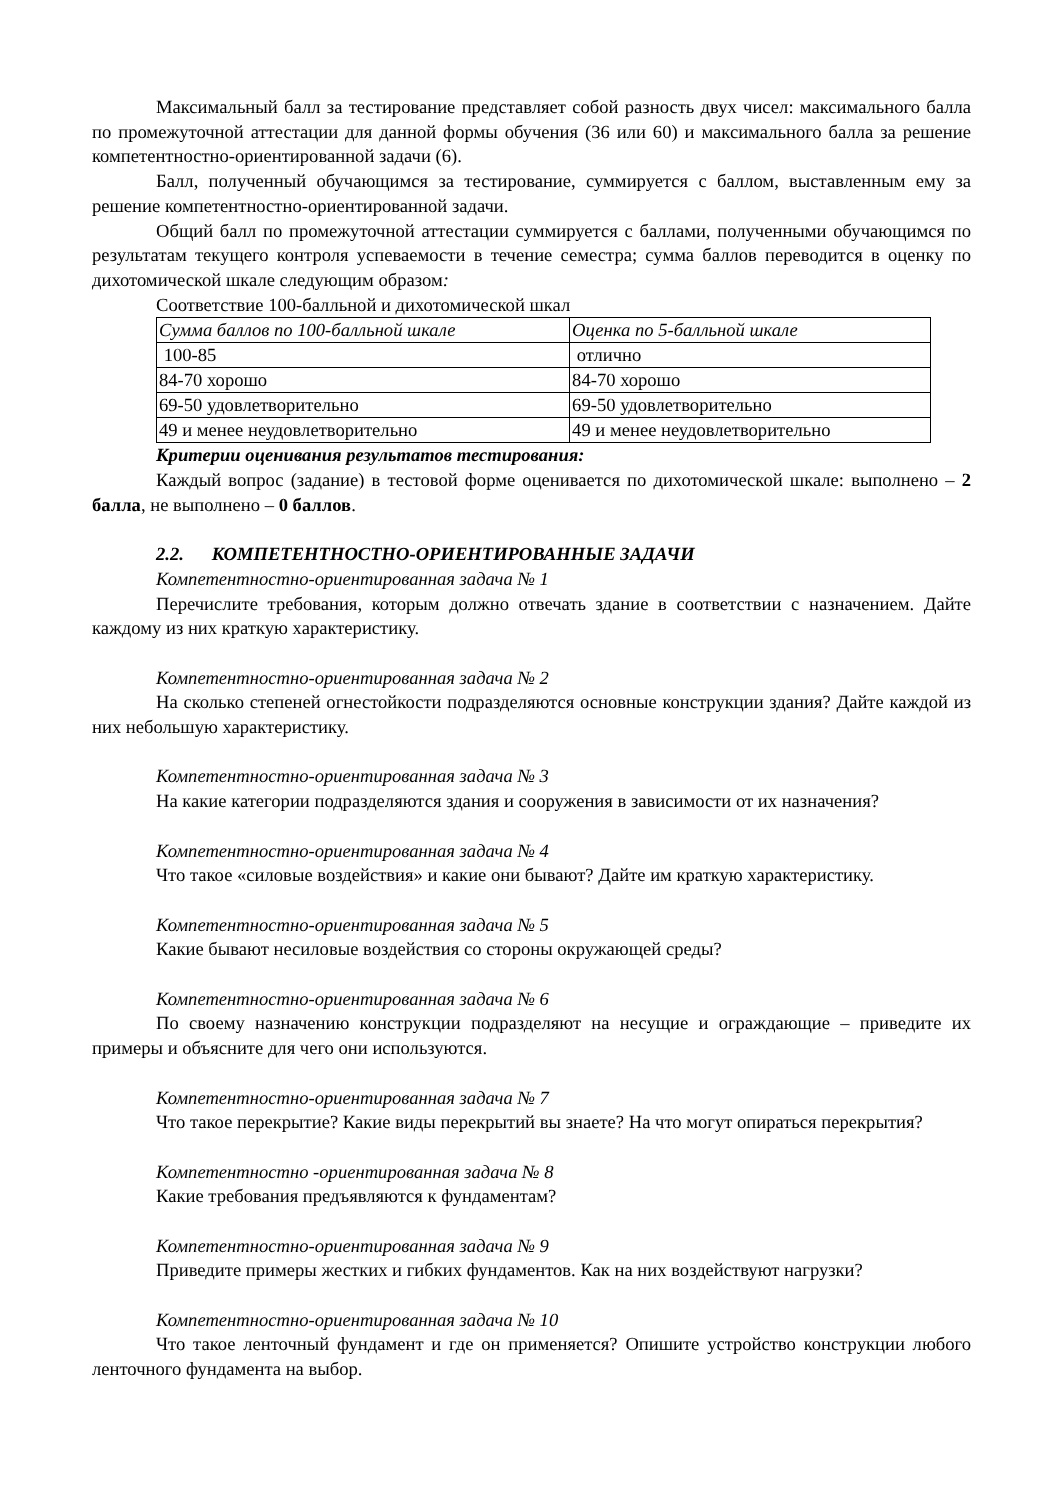Максимальный балл за тестирование представляет собой разность двух чисел: максимального балла по промежуточной аттестации для данной формы обучения (36 или 60) и максимального балла за решение компетентностно-ориентированной задачи (6).
Балл, полученный обучающимся за тестирование, суммируется с баллом, выставленным ему за решение компетентностно-ориентированной задачи.
Общий балл по промежуточной аттестации суммируется с баллами, полученными обучающимся по результатам текущего контроля успеваемости в течение семестра; сумма баллов переводится в оценку по дихотомической шкале следующим образом:
Соответствие 100-балльной и дихотомической шкал
| Сумма баллов по 100-балльной шкале | Оценка по 5-балльной шкале |
| 100-85 | отлично |
| 84-70 хорошо | 84-70 хорошо |
| 69-50 удовлетворительно | 69-50 удовлетворительно |
| 49 и менее неудовлетворительно | 49 и менее неудовлетворительно |
Критерии оценивания результатов тестирования:
Каждый вопрос (задание) в тестовой форме оценивается по дихотомической шкале: выполнено – 2 балла, не выполнено – 0 баллов.
2.2. КОМПЕТЕНТНОСТНО-ОРИЕНТИРОВАННЫЕ ЗАДАЧИ
Компетентностно-ориентированная задача № 1
Перечислите требования, которым должно отвечать здание в соответствии с назначением. Дайте каждому из них краткую характеристику.
Компетентностно-ориентированная задача № 2
На сколько степеней огнестойкости подразделяются основные конструкции здания? Дайте каждой из них небольшую характеристику.
Компетентностно-ориентированная задача № 3
На какие категории подразделяются здания и сооружения в зависимости от их назначения?
Компетентностно-ориентированная задача № 4
Что такое «силовые воздействия» и какие они бывают? Дайте им краткую характеристику.
Компетентностно-ориентированная задача № 5
Какие бывают несиловые воздействия со стороны окружающей среды?
Компетентностно-ориентированная задача № 6
По своему назначению конструкции подразделяют на несущие и ограждающие – приведите их примеры и объясните для чего они используются.
Компетентностно-ориентированная задача № 7
Что такое перекрытие? Какие виды перекрытий вы знаете? На что могут опираться перекрытия?
Компетентностно -ориентированная задача № 8
Какие требования предъявляются к фундаментам?
Компетентностно-ориентированная задача № 9
Приведите примеры жестких и гибких фундаментов. Как на них воздействуют нагрузки?
Компетентностно-ориентированная задача № 10
Что такое ленточный фундамент и где он применяется? Опишите устройство конструкции любого ленточного фундамента на выбор.